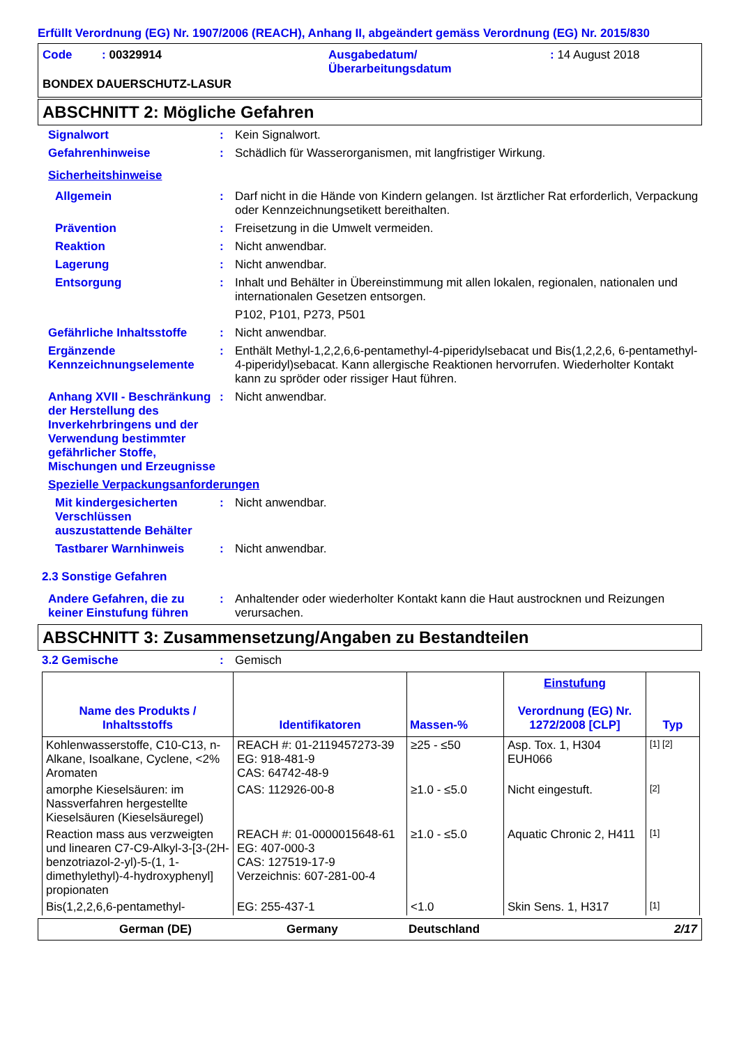Erfüllt Verordnung (EG) Nr. 1907/2006 (REACH), Anhang II, abgeändert gemäss Verordnung (EG) Nr. 2015/830
Code : 00329914 Ausgabedatum/
Überarbeitungsdatum
: 14 August 2018
BONDEX DAUERSCHUTZ-LASUR
ABSCHNITT 2: Mögliche Gefahren
Signalwort : Kein Signalwort.
Gefahrenhinweise : Schädlich für Wasserorganismen, mit langfristiger Wirkung.
Sicherheitshinweise
Allgemein : Darf nicht in die Hände von Kindern gelangen. Ist ärztlicher Rat erforderlich, Verpackung oder Kennzeichnungsetikett bereithalten.
Prävention : Freisetzung in die Umwelt vermeiden.
Reaktion : Nicht anwendbar.
Lagerung : Nicht anwendbar.
Entsorgung : Inhalt und Behälter in Übereinstimmung mit allen lokalen, regionalen, nationalen und internationalen Gesetzen entsorgen.
P102, P101, P273, P501
Gefährliche Inhaltsstoffe
: Nicht anwendbar.
Ergänzende Kennzeichnungselemente
: Enthält Methyl-1,2,2,6,6-pentamethyl-4-piperidylsebacat und Bis(1,2,2,6, 6-pentamethyl-4-piperidyl)sebacat. Kann allergische Reaktionen hervorrufen. Wiederholter Kontakt kann zu spröder oder rissiger Haut führen.
Anhang XVII - Beschränkung der Herstellung des Inverkehrbringens und der Verwendung bestimmter gefährlicher Stoffe, Mischungen und Erzeugnisse
: Nicht anwendbar.
Spezielle Verpackungsanforderungen
Mit kindergesicherten Verschlüssen auszustattende Behälter
: Nicht anwendbar.
Tastbarer Warnhinweis : Nicht anwendbar.
2.3 Sonstige Gefahren
Andere Gefahren, die zu keiner Einstufung führen
: Anhaltender oder wiederholter Kontakt kann die Haut austrocknen und Reizungen verursachen.
ABSCHNITT 3: Zusammensetzung/Angaben zu Bestandteilen
3.2 Gemische : Gemisch
| Name des Produkts / Inhaltsstoffs | Identifikatoren | Massen-% | Einstufung Verordnung (EG) Nr. 1272/2008 [CLP] | Typ |
| --- | --- | --- | --- | --- |
| Kohlenwasserstoffe, C10-C13, n-Alkane, Isoalkane, Cyclene, <2% Aromaten | REACH #: 01-2119457273-39 EG: 918-481-9 CAS: 64742-48-9 | ≥25 - ≤50 | Asp. Tox. 1, H304 EUH066 | [1] [2] |
| amorphe Kieselsäuren: im Nassverfahren hergestellte Kieselsäuren (Kieselsäuregel) | CAS: 112926-00-8 | ≥1.0 - ≤5.0 | Nicht eingestuft. | [2] |
| Reaction mass aus verzweigten und linearen C7-C9-Alkyl-3-[3-(2H-benzotriazol-2-yl)-5-(1, 1-dimethylethyl)-4-hydroxyphenyl] propionaten | REACH #: 01-0000015648-61 EG: 407-000-3 CAS: 127519-17-9 Verzeichnis: 607-281-00-4 | ≥1.0 - ≤5.0 | Aquatic Chronic 2, H411 | [1] |
| Bis(1,2,2,6,6-pentamethyl- | EG: 255-437-1 | <1.0 | Skin Sens. 1, H317 | [1] |
German (DE) Germany Deutschland 2/17